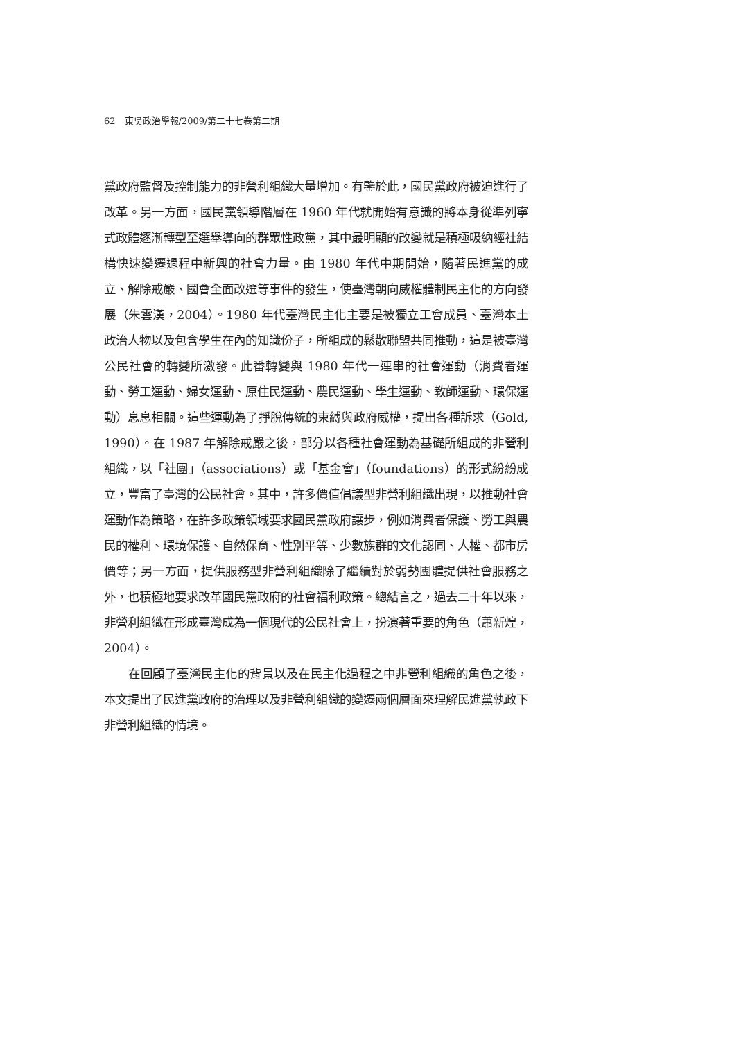62　東吳政治學報/2009/第二十七卷第二期
黨政府監督及控制能力的非營利組織大量增加。有鑒於此，國民黨政府被迫進行了改革。另一方面，國民黨領導階層在 1960 年代就開始有意識的將本身從準列寧式政體逐漸轉型至選舉導向的群眾性政黨，其中最明顯的改變就是積極吸納經社結構快速變遷過程中新興的社會力量。由 1980 年代中期開始，隨著民進黨的成立、解除戒嚴、國會全面改選等事件的發生，使臺灣朝向威權體制民主化的方向發展（朱雲漢，2004）。1980 年代臺灣民主化主要是被獨立工會成員、臺灣本土政治人物以及包含學生在內的知識份子，所組成的鬆散聯盟共同推動，這是被臺灣公民社會的轉變所激發。此番轉變與 1980 年代一連串的社會運動（消費者運動、勞工運動、婦女運動、原住民運動、農民運動、學生運動、教師運動、環保運動）息息相關。這些運動為了掙脫傳統的束縛與政府威權，提出各種訴求（Gold, 1990）。在 1987 年解除戒嚴之後，部分以各種社會運動為基礎所組成的非營利組織，以「社團」（associations）或「基金會」（foundations）的形式紛紛成立，豐富了臺灣的公民社會。其中，許多價值倡議型非營利組織出現，以推動社會運動作為策略，在許多政策領域要求國民黨政府讓步，例如消費者保護、勞工與農民的權利、環境保護、自然保育、性別平等、少數族群的文化認同、人權、都市房價等；另一方面，提供服務型非營利組織除了繼續對於弱勢團體提供社會服務之外，也積極地要求改革國民黨政府的社會福利政策。總結言之，過去二十年以來，非營利組織在形成臺灣成為一個現代的公民社會上，扮演著重要的角色（蕭新煌，2004）。
在回顧了臺灣民主化的背景以及在民主化過程之中非營利組織的角色之後，本文提出了民進黨政府的治理以及非營利組織的變遷兩個層面來理解民進黨執政下非營利組織的情境。